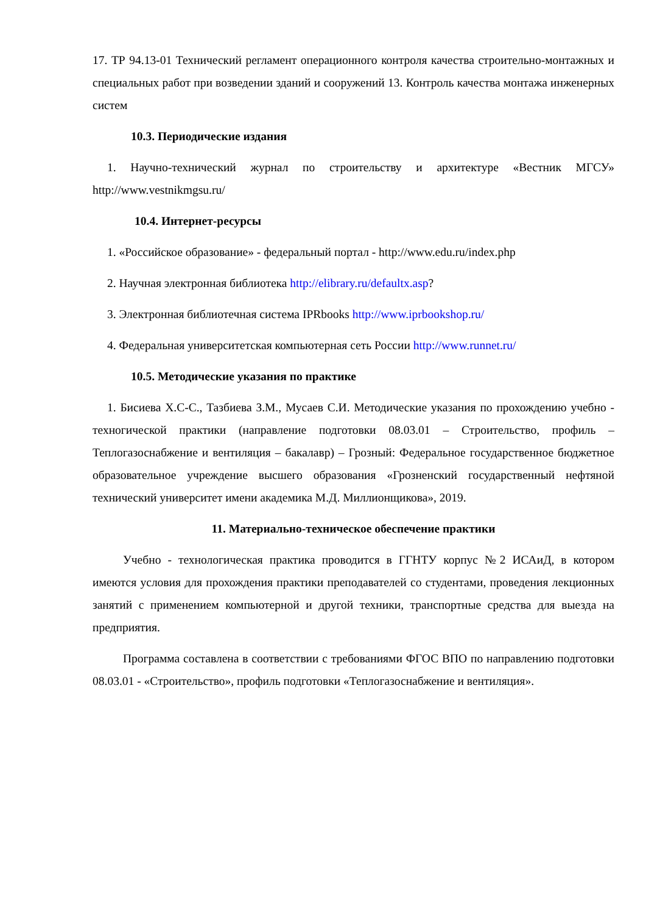17. ТР 94.13-01 Технический регламент операционного контроля качества строительно-монтажных и специальных работ при возведении зданий и сооружений 13. Контроль качества монтажа инженерных систем
10.3. Периодические издания
1. Научно-технический журнал по строительству и архитектуре «Вестник МГСУ» http://www.vestnikmgsu.ru/
10.4. Интернет-ресурсы
1. «Российское образование» - федеральный портал - http://www.edu.ru/index.php
2. Научная электронная библиотека http://elibrary.ru/defaultx.asp?
3. Электронная библиотечная система IPRbooks http://www.iprbookshop.ru/
4. Федеральная университетская компьютерная сеть России http://www.runnet.ru/
10.5. Методические указания по практике
1. Бисиева Х.С-С., Тазбиева З.М., Мусаев С.И. Методические указания по прохождению учебно - техногической практики (направление подготовки 08.03.01 – Строительство, профиль – Теплогазоснабжение и вентиляция – бакалавр) – Грозный: Федеральное государственное бюджетное образовательное учреждение высшего образования «Грозненский государственный нефтяной технический университет имени академика М.Д. Миллионщикова», 2019.
11. Материально-техническое обеспечение практики
Учебно - технологическая практика проводится в ГГНТУ корпус №2 ИСАиД, в котором имеются условия для прохождения практики преподавателей со студентами, проведения лекционных занятий с применением компьютерной и другой техники, транспортные средства для выезда на предприятия.
Программа составлена в соответствии с требованиями ФГОС ВПО по направлению подготовки 08.03.01 - «Строительство», профиль подготовки «Теплогазоснабжение и вентиляция».